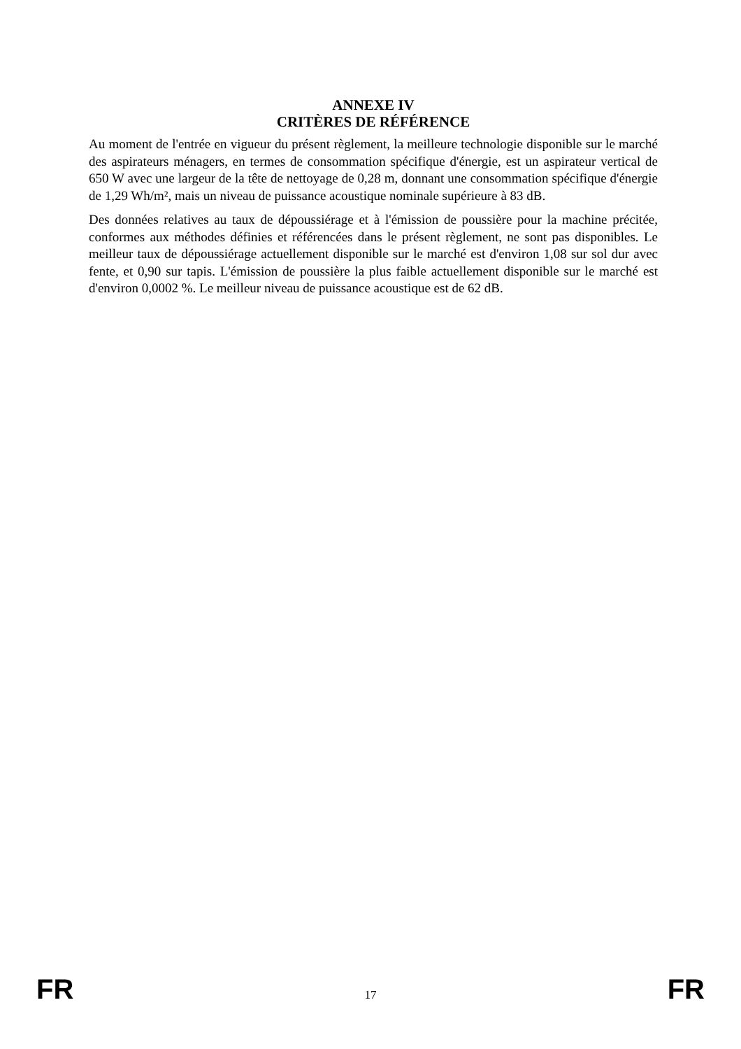ANNEXE IV
CRITÈRES DE RÉFÉRENCE
Au moment de l'entrée en vigueur du présent règlement, la meilleure technologie disponible sur le marché des aspirateurs ménagers, en termes de consommation spécifique d'énergie, est un aspirateur vertical de 650 W avec une largeur de la tête de nettoyage de 0,28 m, donnant une consommation spécifique d'énergie de 1,29 Wh/m², mais un niveau de puissance acoustique nominale supérieure à 83 dB.
Des données relatives au taux de dépoussiérage et à l'émission de poussière pour la machine précitée, conformes aux méthodes définies et référencées dans le présent règlement, ne sont pas disponibles. Le meilleur taux de dépoussiérage actuellement disponible sur le marché est d'environ 1,08 sur sol dur avec fente, et 0,90 sur tapis. L'émission de poussière la plus faible actuellement disponible sur le marché est d'environ 0,0002 %. Le meilleur niveau de puissance acoustique est de 62 dB.
FR 17 FR